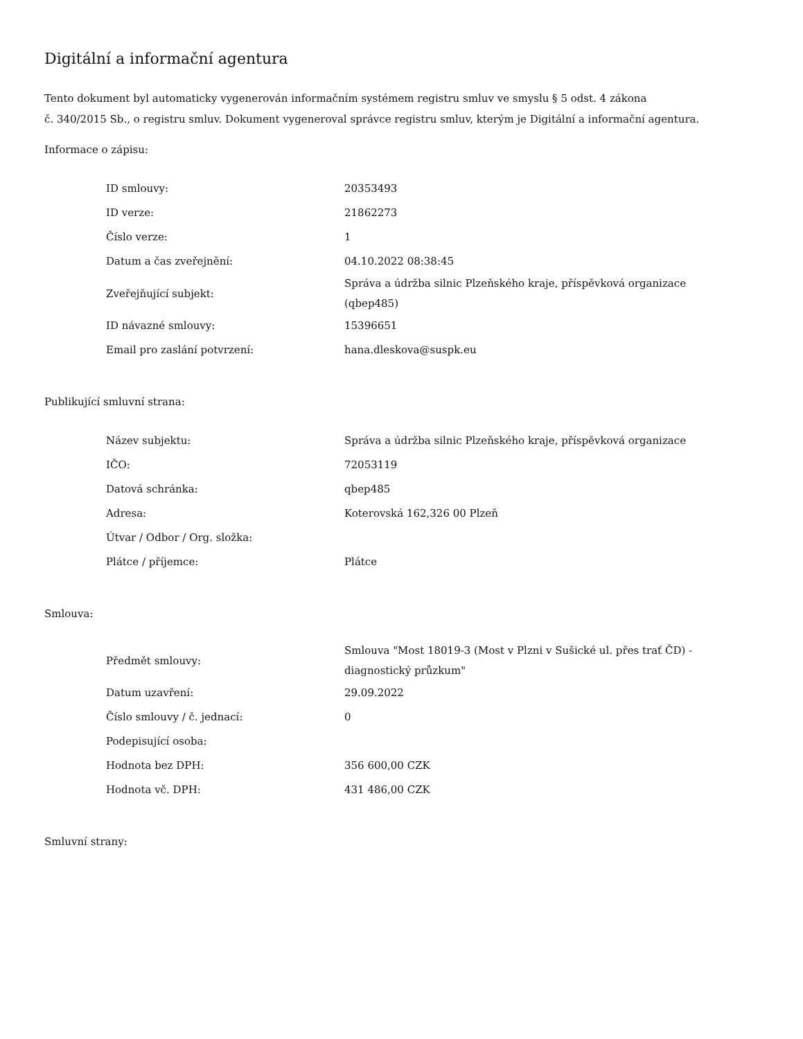Digitální a informační agentura
Tento dokument byl automaticky vygenerován informačním systémem registru smluv ve smyslu § 5 odst. 4 zákona
č. 340/2015 Sb., o registru smluv. Dokument vygeneroval správce registru smluv, kterým je Digitální a informační agentura.
Informace o zápisu:
| ID smlouvy: | 20353493 |
| ID verze: | 21862273 |
| Číslo verze: | 1 |
| Datum a čas zveřejnění: | 04.10.2022 08:38:45 |
| Zveřejňující subjekt: | Správa a údržba silnic Plzeňského kraje, příspěvková organizace (qbep485) |
| ID návazné smlouvy: | 15396651 |
| Email pro zaslání potvrzení: | hana.dleskova@suspk.eu |
Publikující smluvní strana:
| Název subjektu: | Správa a údržba silnic Plzeňského kraje, příspěvková organizace |
| IČO: | 72053119 |
| Datová schránka: | qbep485 |
| Adresa: | Koterovská 162,326 00 Plzeň |
| Útvar / Odbor / Org. složka: | |
| Plátce / příjemce: | Plátce |
Smlouva:
| Předmět smlouvy: | Smlouva "Most 18019-3 (Most v Plzni v Sušické ul. přes trať ČD) - diagnostický průzkum" |
| Datum uzavření: | 29.09.2022 |
| Číslo smlouvy / č. jednací: | 0 |
| Podepisující osoba: | |
| Hodnota bez DPH: | 356 600,00 CZK |
| Hodnota vč. DPH: | 431 486,00 CZK |
Smluvní strany: